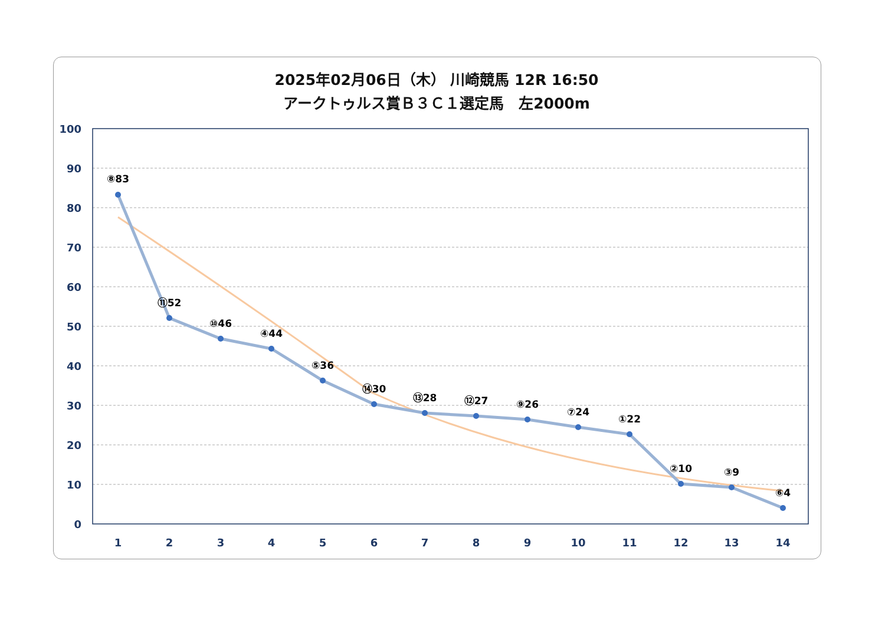2025年02月06日（木） 川崎競馬 12R 16:50
アークトゥルス賞Ｂ３Ｃ１選定馬　左2000m
100
90
80
70
60
50
40
30
20
10
0
1
2
3
4
5
6
7
8
9
10
11
12
13
14
⑧83
⑪52
⑩46
④44
⑤36
⑭30
⑬28
⑫27
⑨26
⑦24
①22
②10
③9
⑥4